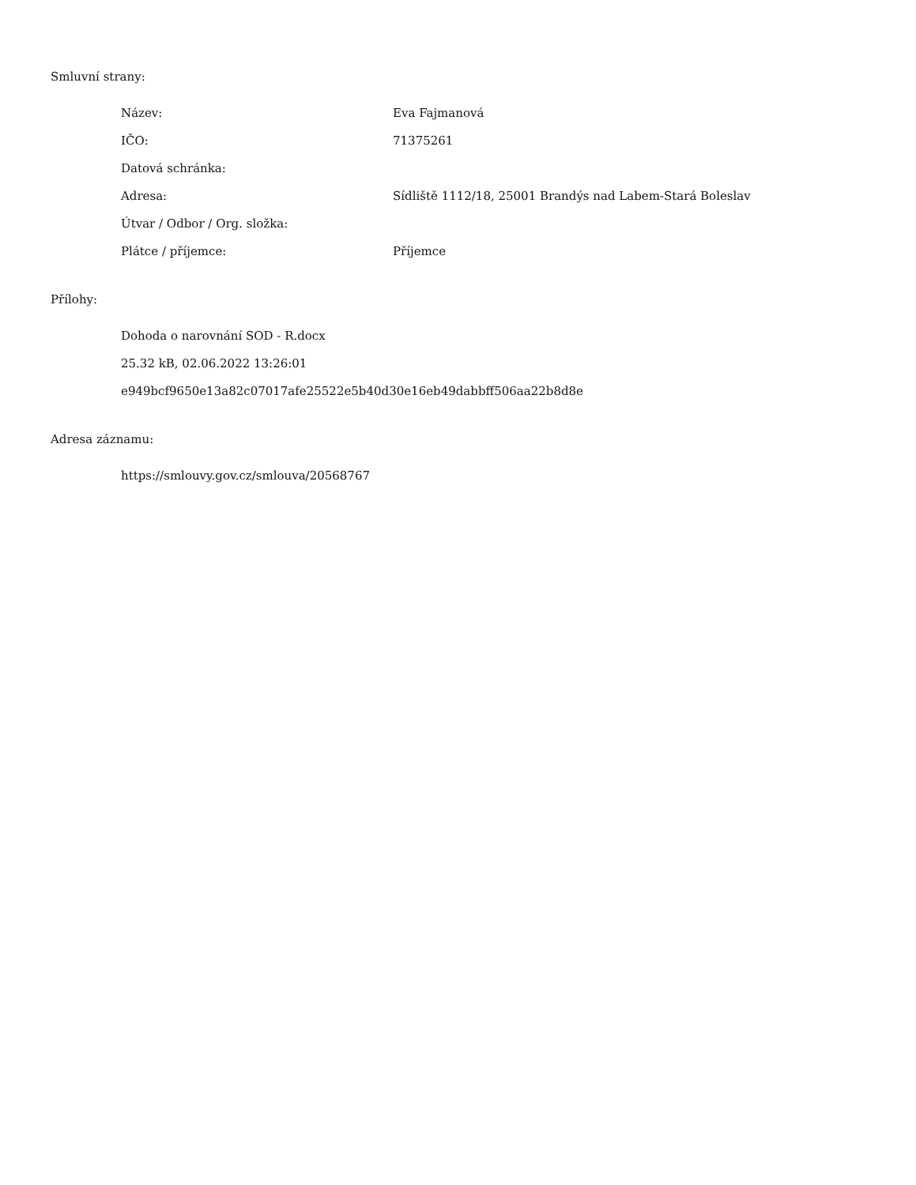Smluvní strany:
| Název: | Eva Fajmanová |
| IČO: | 71375261 |
| Datová schránka: | |
| Adresa: | Sídliště 1112/18, 25001 Brandýs nad Labem-Stará Boleslav |
| Útvar / Odbor / Org. složka: | |
| Plátce / příjemce: | Příjemce |
Přílohy:
Dohoda o narovnání SOD - R.docx
25.32 kB, 02.06.2022 13:26:01
e949bcf9650e13a82c07017afe25522e5b40d30e16eb49dabbff506aa22b8d8e
Adresa záznamu:
https://smlouvy.gov.cz/smlouva/20568767